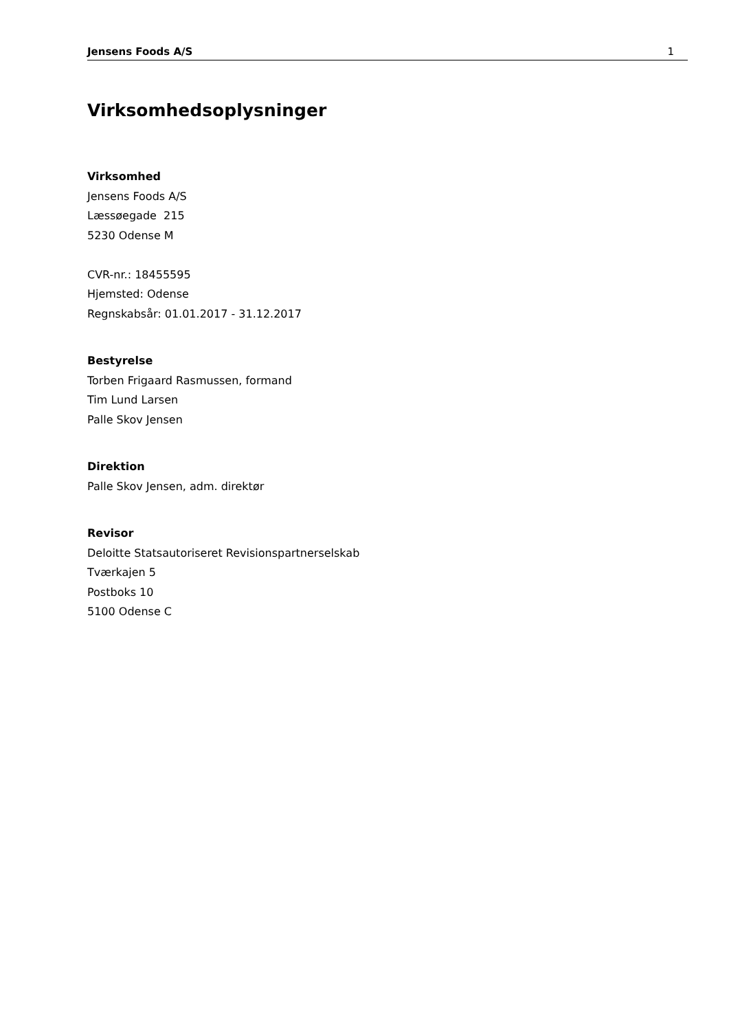Jensens Foods A/S 1
Virksomhedsoplysninger
Virksomhed
Jensens Foods A/S
Læssøegade 215
5230 Odense M
CVR-nr.: 18455595
Hjemsted: Odense
Regnskabsår: 01.01.2017 - 31.12.2017
Bestyrelse
Torben Frigaard Rasmussen, formand
Tim Lund Larsen
Palle Skov Jensen
Direktion
Palle Skov Jensen, adm. direktør
Revisor
Deloitte Statsautoriseret Revisionspartnerselskab
Tværkajen 5
Postboks 10
5100 Odense C